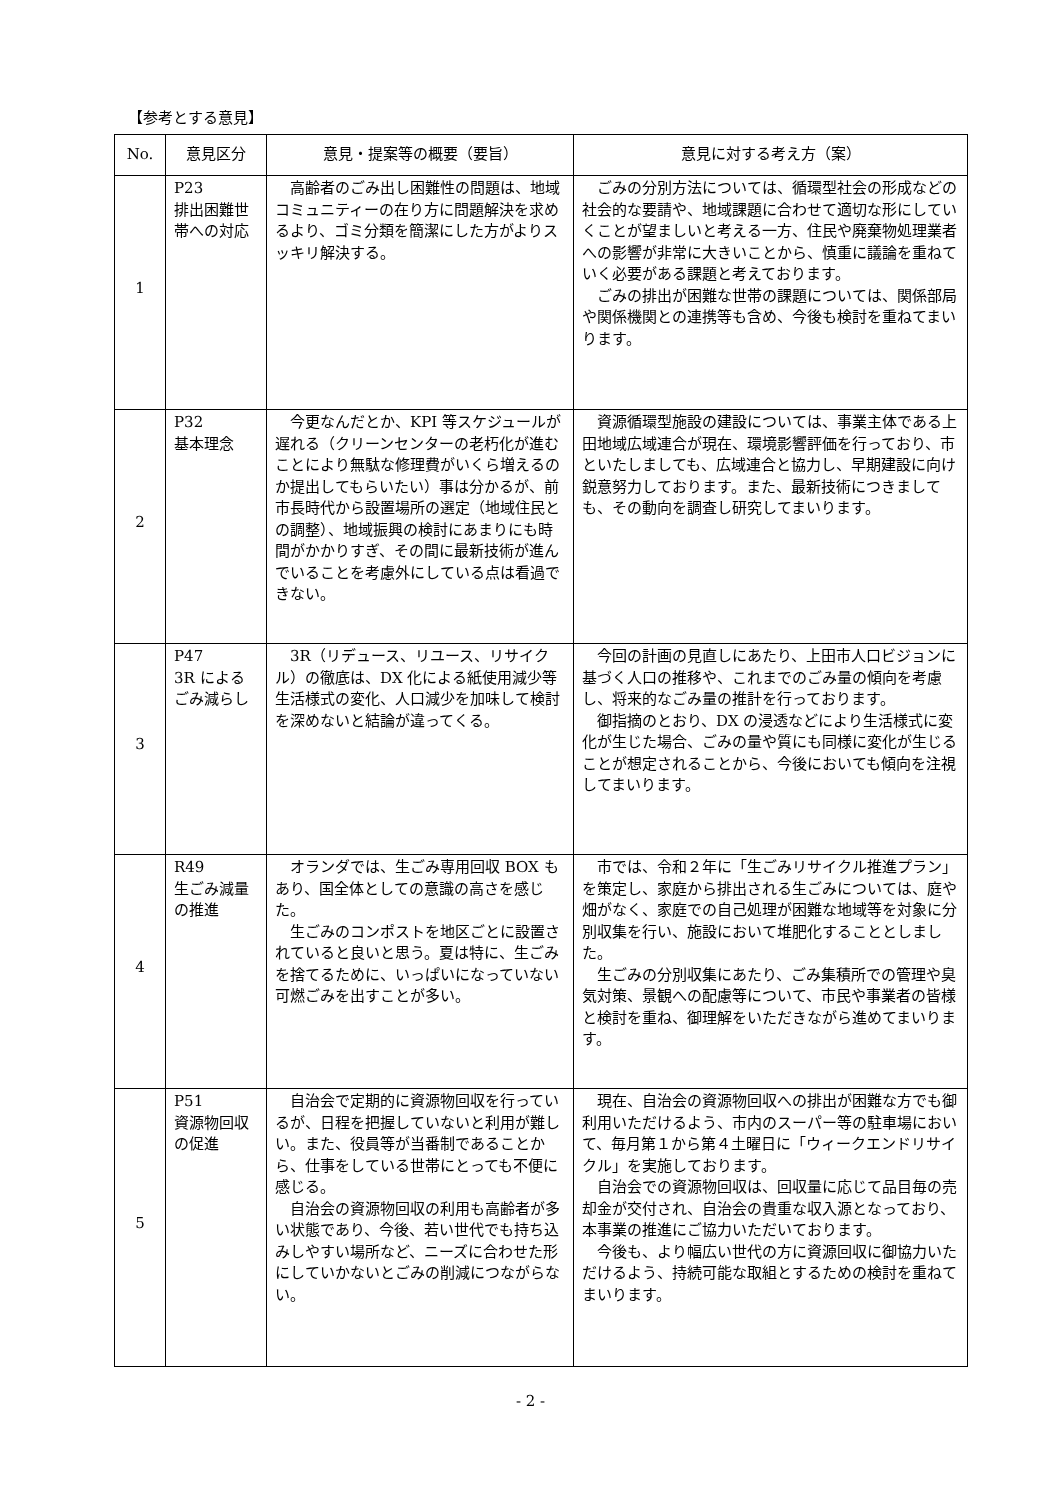【参考とする意見】
| No. | 意見区分 | 意見・提案等の概要（要旨） | 意見に対する考え方（案） |
| --- | --- | --- | --- |
| 1 | P23 排出困難世帯への対応 | 高齢者のごみ出し困難性の問題は、地域コミュニティーの在り方に問題解決を求めるより、ゴミ分類を簡潔にした方がよりスッキリ解決する。 | ごみの分別方法については、循環型社会の形成などの社会的な要請や、地域課題に合わせて適切な形にしていくことが望ましいと考える一方、住民や廃棄物処理業者への影響が非常に大きいことから、慎重に議論を重ねていく必要がある課題と考えております。 ごみの排出が困難な世帯の課題については、関係部局や関係機関との連携等も含め、今後も検討を重ねてまいります。 |
| 2 | P32 基本理念 | 今更なんだとか、KPI 等スケジュールが遅れる（クリーンセンターの老朽化が進むことにより無駄な修理費がいくら増えるのか提出してもらいたい）事は分かるが、前市長時代から設置場所の選定（地域住民との調整）、地域振興の検討にあまりにも時間がかかりすぎ、その間に最新技術が進んでいることを考慮外にしている点は看過できない。 | 資源循環型施設の建設については、事業主体である上田地域広域連合が現在、環境影響評価を行っており、市といたしましても、広域連合と協力し、早期建設に向け鋭意努力しております。また、最新技術につきましても、その動向を調査し研究してまいります。 |
| 3 | P47 3R によるごみ減らし | 3R（リデュース、リユース、リサイクル）の徹底は、DX 化による紙使用減少等生活様式の変化、人口減少を加味して検討を深めないと結論が違ってくる。 | 今回の計画の見直しにあたり、上田市人口ビジョンに基づく人口の推移や、これまでのごみ量の傾向を考慮し、将来的なごみ量の推計を行っております。 御指摘のとおり、DX の浸透などにより生活様式に変化が生じた場合、ごみの量や質にも同様に変化が生じることが想定されることから、今後においても傾向を注視してまいります。 |
| 4 | R49 生ごみ減量の推進 | オランダでは、生ごみ専用回収 BOX もあり、国全体としての意識の高さを感じた。 生ごみのコンポストを地区ごとに設置されていると良いと思う。夏は特に、生ごみを捨てるために、いっぱいになっていない可燃ごみを出すことが多い。 | 市では、令和２年に「生ごみリサイクル推進プラン」を策定し、家庭から排出される生ごみについては、庭や畑がなく、家庭での自己処理が困難な地域等を対象に分別収集を行い、施設において堆肥化することとしました。 生ごみの分別収集にあたり、ごみ集積所での管理や臭気対策、景観への配慮等について、市民や事業者の皆様と検討を重ね、御理解をいただきながら進めてまいります。 |
| 5 | P51 資源物回収の促進 | 自治会で定期的に資源物回収を行っているが、日程を把握していないと利用が難しい。また、役員等が当番制であることから、仕事をしている世帯にとっても不便に感じる。 自治会の資源物回収の利用も高齢者が多い状態であり、今後、若い世代でも持ち込みしやすい場所など、ニーズに合わせた形にしていかないとごみの削減につながらない。 | 現在、自治会の資源物回収への排出が困難な方でも御利用いただけるよう、市内のスーパー等の駐車場において、毎月第１から第４土曜日に「ウィークエンドリサイクル」を実施しております。 自治会での資源物回収は、回収量に応じて品目毎の売却金が交付され、自治会の貴重な収入源となっており、本事業の推進にご協力いただいております。 今後も、より幅広い世代の方に資源回収に御協力いただけるよう、持続可能な取組とするための検討を重ねてまいります。 |
- 2 -